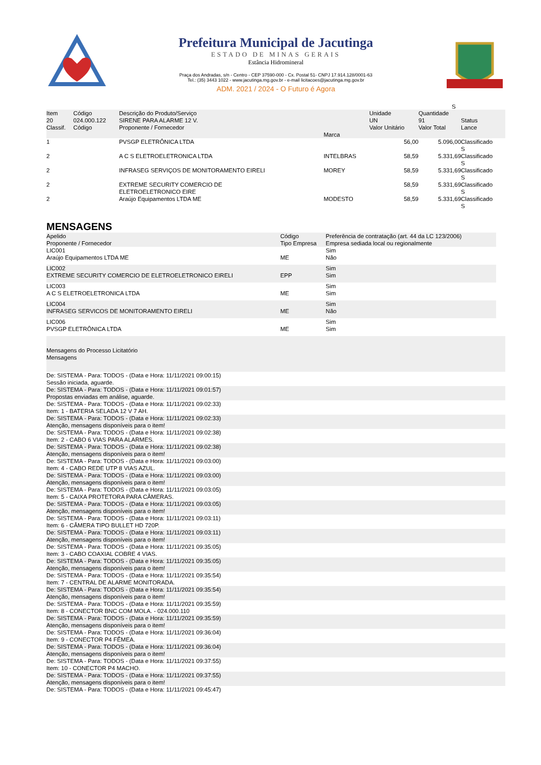Prefeitura Municipal de Jacutinga
ESTADO DE MINAS GERAIS
Estância Hidromineral
Praça dos Andradas, s/n - Centro - CEP 37590-000 - Cx. Postal 51- CNPJ 17.914.128/0001-63
Tel.: (35) 3443 1022 - www.jacutinga.mg.gov.br - e-mail licitacoes@jacutinga.mg.gov.br
ADM. 2021 / 2024 - O Futuro é Agora
S
| Item 20 Classif. | Código 024.000.122 Código | Descrição do Produto/Serviço SIRENE PARA ALARME 12 V. Proponente / Fornecedor | Marca | Unidade UN Valor Unitário | Quantidade 91 Valor Total | Status Lance |
| --- | --- | --- | --- | --- | --- | --- |
| 1 | | PVSGP ELETRÔNICA LTDA | | 56,00 | 5.096,00 | Classificado S |
| 2 | | A C S ELETROELETRONICA LTDA | INTELBRAS | 58,59 | 5.331,69 | Classificado S |
| 2 | | INFRASEG SERVIÇOS DE MONITORAMENTO EIRELI | MOREY | 58,59 | 5.331,69 | Classificado S |
| 2 | | EXTREME SECURITY COMERCIO DE ELETROELETRONICO EIRE | | 58,59 | 5.331,69 | Classificado S |
| 2 | | Araújo Equipamentos LTDA ME | MODESTO | 58,59 | 5.331,69 | Classificado S |
MENSAGENS
| Apelido Proponente / Fornecedor | Código Tipo Empresa | Preferência de contratação (art. 44 da LC 123/2006) Empresa sediada local ou regionalmente |
| --- | --- | --- |
| LIC001 Araújo Equipamentos LTDA ME | ME | Sim Não |
| LIC002 EXTREME SECURITY COMERCIO DE ELETROELETRONICO EIRELI | EPP | Sim Sim |
| LIC003 A C S ELETROELETRONICA LTDA | ME | Sim Sim |
| LIC004 INFRASEG SERVICOS DE MONITORAMENTO EIRELI | ME | Sim Não |
| LIC006 PVSGP ELETRÔNICA LTDA | ME | Sim Sim |
| Mensagens do Processo Licitatório Mensagens |
| De: SISTEMA - Para: TODOS - (Data e Hora: 11/11/2021 09:00:15) Sessão iniciada, aguarde. |
| De: SISTEMA - Para: TODOS - (Data e Hora: 11/11/2021 09:01:57) Propostas enviadas em análise, aguarde. |
| De: SISTEMA - Para: TODOS - (Data e Hora: 11/11/2021 09:02:33) Item: 1 - BATERIA SELADA 12 V 7 AH. |
| De: SISTEMA - Para: TODOS - (Data e Hora: 11/11/2021 09:02:33) Atenção, mensagens disponíveis para o item! |
| De: SISTEMA - Para: TODOS - (Data e Hora: 11/11/2021 09:02:38) Item: 2 - CABO 6 VIAS PARA ALARMES. |
| De: SISTEMA - Para: TODOS - (Data e Hora: 11/11/2021 09:02:38) Atenção, mensagens disponíveis para o item! |
| De: SISTEMA - Para: TODOS - (Data e Hora: 11/11/2021 09:03:00) Item: 4 - CABO REDE UTP 8 VIAS AZUL. |
| De: SISTEMA - Para: TODOS - (Data e Hora: 11/11/2021 09:03:00) Atenção, mensagens disponíveis para o item! |
| De: SISTEMA - Para: TODOS - (Data e Hora: 11/11/2021 09:03:05) Item: 5 - CAIXA PROTETORA PARA CÂMERAS. |
| De: SISTEMA - Para: TODOS - (Data e Hora: 11/11/2021 09:03:05) Atenção, mensagens disponíveis para o item! |
| De: SISTEMA - Para: TODOS - (Data e Hora: 11/11/2021 09:03:11) Item: 6 - CÂMERA TIPO BULLET HD 720P. |
| De: SISTEMA - Para: TODOS - (Data e Hora: 11/11/2021 09:03:11) Atenção, mensagens disponíveis para o item! |
| De: SISTEMA - Para: TODOS - (Data e Hora: 11/11/2021 09:35:05) Item: 3 - CABO COAXIAL COBRE 4 VIAS. |
| De: SISTEMA - Para: TODOS - (Data e Hora: 11/11/2021 09:35:05) Atenção, mensagens disponíveis para o item! |
| De: SISTEMA - Para: TODOS - (Data e Hora: 11/11/2021 09:35:54) Item: 7 - CENTRAL DE ALARME MONITORADA. |
| De: SISTEMA - Para: TODOS - (Data e Hora: 11/11/2021 09:35:54) Atenção, mensagens disponíveis para o item! |
| De: SISTEMA - Para: TODOS - (Data e Hora: 11/11/2021 09:35:59) Item: 8 - CONECTOR BNC COM MOLA. - 024.000.110 |
| De: SISTEMA - Para: TODOS - (Data e Hora: 11/11/2021 09:35:59) Atenção, mensagens disponíveis para o item! |
| De: SISTEMA - Para: TODOS - (Data e Hora: 11/11/2021 09:36:04) Item: 9 - CONECTOR P4 FÊMEA. |
| De: SISTEMA - Para: TODOS - (Data e Hora: 11/11/2021 09:36:04) Atenção, mensagens disponíveis para o item! |
| De: SISTEMA - Para: TODOS - (Data e Hora: 11/11/2021 09:37:55) Item: 10 - CONECTOR P4 MACHO. |
| De: SISTEMA - Para: TODOS - (Data e Hora: 11/11/2021 09:37:55) Atenção, mensagens disponíveis para o item! |
| De: SISTEMA - Para: TODOS - (Data e Hora: 11/11/2021 09:45:47) |